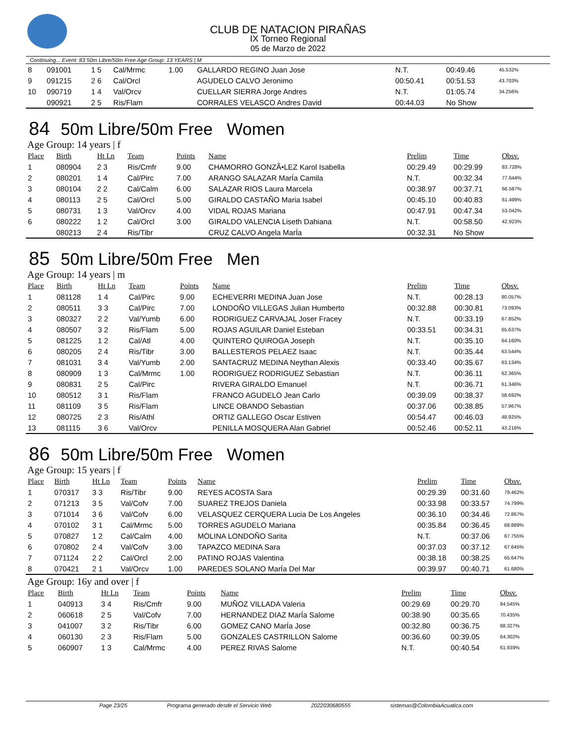CLUB DE NATACION PIRAÑAS
IX Torneo Regional
05 de Marzo de 2022
Continuing... Event: 83 50m Libre/50m Free Age Group: 13 YEARS | M
| 8 | 091001 | 1 5 | Cal/Mrmc | 1.00 | GALLARDO REGINO Juan Jose | N.T. | 00:49.46 | 45.532% |
| 9 | 091215 | 2 6 | Cal/Orcl | | AGUDELO CALVO Jeronimo | 00:50.41 | 00:51.53 | 43.703% |
| 10 | 090719 | 1 4 | Val/Orcv | | CUELLAR SIERRA Jorge Andres | N.T. | 01:05.74 | 34.256% |
| | 090921 | 2 5 | Ris/Flam | | CORRALES VELASCO Andres David | 00:44.03 | No Show | |
84 50m Libre/50m Free Women
Age Group: 14 years | f
| Place | Birth | Ht Ln | Team | Points | Name | Prelim | Time | Obsv. |
| --- | --- | --- | --- | --- | --- | --- | --- | --- |
| 1 | 080904 | 2 3 | Ris/Cmfr | 9.00 | CHAMORRO GONZÃ•LEZ Karol Isabella | 00:29.49 | 00:29.99 | 83.728% |
| 2 | 080201 | 1 4 | Cal/Pirc | 7.00 | ARANGO SALAZAR MarÍa Camila | N.T. | 00:32.34 | 77.644% |
| 3 | 080104 | 2 2 | Cal/Calm | 6.00 | SALAZAR RIOS Laura Marcela | 00:38.97 | 00:37.71 | 66.587% |
| 4 | 080113 | 2 5 | Cal/Orcl | 5.00 | GIRALDO CASTAÑO Maria Isabel | 00:45.10 | 00:40.83 | 61.499% |
| 5 | 080731 | 1 3 | Val/Orcv | 4.00 | VIDAL ROJAS Mariana | 00:47.91 | 00:47.34 | 53.042% |
| 6 | 080222 | 1 2 | Cal/Orcl | 3.00 | GIRALDO VALENCIA Liseth Dahiana | N.T. | 00:58.50 | 42.923% |
| | 080213 | 2 4 | Ris/Tibr | | CRUZ CALVO Angela MarÍa | 00:32.31 | No Show | |
85 50m Libre/50m Free Men
Age Group: 14 years | m
| Place | Birth | Ht Ln | Team | Points | Name | Prelim | Time | Obsv. |
| --- | --- | --- | --- | --- | --- | --- | --- | --- |
| 1 | 081128 | 1 4 | Cal/Pirc | 9.00 | ECHEVERRI MEDINA Juan Jose | N.T. | 00:28.13 | 80.057% |
| 2 | 080511 | 3 3 | Cal/Pirc | 7.00 | LONDOÑO VILLEGAS Julian Humberto | 00:32.88 | 00:30.81 | 73.093% |
| 3 | 080327 | 2 2 | Val/Yumb | 6.00 | RODRIGUEZ CARVAJAL Joser Fracey | N.T. | 00:33.19 | 67.852% |
| 4 | 080507 | 3 2 | Ris/Flam | 5.00 | ROJAS AGUILAR Daniel Esteban | 00:33.51 | 00:34.31 | 65.637% |
| 5 | 081225 | 1 2 | Cal/Atl | 4.00 | QUINTERO QUIROGA Joseph | N.T. | 00:35.10 | 64.160% |
| 6 | 080205 | 2 4 | Ris/Tibr | 3.00 | BALLESTEROS PELAEZ Isaac | N.T. | 00:35.44 | 63.544% |
| 7 | 081031 | 3 4 | Val/Yumb | 2.00 | SANTACRUZ MEDINA Neythan Alexis | 00:33.40 | 00:35.67 | 63.134% |
| 8 | 080909 | 1 3 | Cal/Mrmc | 1.00 | RODRIGUEZ RODRIGUEZ Sebastian | N.T. | 00:36.11 | 62.365% |
| 9 | 080831 | 2 5 | Cal/Pirc | | RIVERA GIRALDO Emanuel | N.T. | 00:36.71 | 61.346% |
| 10 | 080512 | 3 1 | Ris/Flam | | FRANCO AGUDELO Jean Carlo | 00:39.09 | 00:38.37 | 58.692% |
| 11 | 081109 | 3 5 | Ris/Flam | | LINCE OBANDO Sebastian | 00:37.06 | 00:38.85 | 57.967% |
| 12 | 080725 | 2 3 | Ris/Athl | | ORTIZ GALLEGO Oscar Estiven | 00:54.47 | 00:46.03 | 48.925% |
| 13 | 081115 | 3 6 | Val/Orcv | | PENILLA MOSQUERA Alan Gabriel | 00:52.46 | 00:52.11 | 43.216% |
86 50m Libre/50m Free Women
Age Group: 15 years | f
| Place | Birth | Ht Ln | Team | Points | Name | Prelim | Time | Obsv. |
| --- | --- | --- | --- | --- | --- | --- | --- | --- |
| 1 | 070317 | 3 3 | Ris/Tibr | 9.00 | REYES ACOSTA Sara | 00:29.39 | 00:31.60 | 79.462% |
| 2 | 071213 | 3 5 | Val/Cofv | 7.00 | SUAREZ TREJOS Daniela | 00:33.98 | 00:33.57 | 74.799% |
| 3 | 071014 | 3 6 | Val/Cofv | 6.00 | VELASQUEZ CERQUERA Lucia De Los Angeles | 00:36.10 | 00:34.46 | 72.867% |
| 4 | 070102 | 3 1 | Cal/Mrmc | 5.00 | TORRES AGUDELO Mariana | 00:35.84 | 00:36.45 | 68.889% |
| 5 | 070827 | 1 2 | Cal/Calm | 4.00 | MOLINA LONDOÑO Sarita | N.T. | 00:37.06 | 67.755% |
| 6 | 070802 | 2 4 | Val/Cofv | 3.00 | TAPAZCO MEDINA Sara | 00:37.03 | 00:37.12 | 67.645% |
| 7 | 071124 | 2 2 | Cal/Orcl | 2.00 | PATINO ROJAS Valentina | 00:38.18 | 00:38.25 | 65.647% |
| 8 | 070421 | 2 1 | Val/Orcv | 1.00 | PAREDES SOLANO MarÍa Del Mar | 00:39.97 | 00:40.71 | 61.680% |
Age Group: 16y and over | f
| Place | Birth | Ht Ln | Team | Points | Name | Prelim | Time | Obsv. |
| --- | --- | --- | --- | --- | --- | --- | --- | --- |
| 1 | 040913 | 3 4 | Ris/Cmfr | 9.00 | MUÑOZ VILLADA Valeria | 00:29.69 | 00:29.70 | 84.545% |
| 2 | 060618 | 2 5 | Val/Cofv | 7.00 | HERNANDEZ DIAZ MarÍa Salome | 00:38.90 | 00:35.65 | 70.435% |
| 3 | 041007 | 3 2 | Ris/Tibr | 6.00 | GOMEZ CANO MarÍa Jose | 00:32.80 | 00:36.75 | 68.327% |
| 4 | 060130 | 2 3 | Ris/Flam | 5.00 | GONZALES CASTRILLON Salome | 00:36.60 | 00:39.05 | 64.302% |
| 5 | 060907 | 1 3 | Cal/Mrmc | 4.00 | PEREZ RIVAS Salome | N.T. | 00:40.54 | 61.939% |
Page 23/25 Programa generado desde el Servicio Web 2022030680555 sistemas@ColombiaAcuatica.com